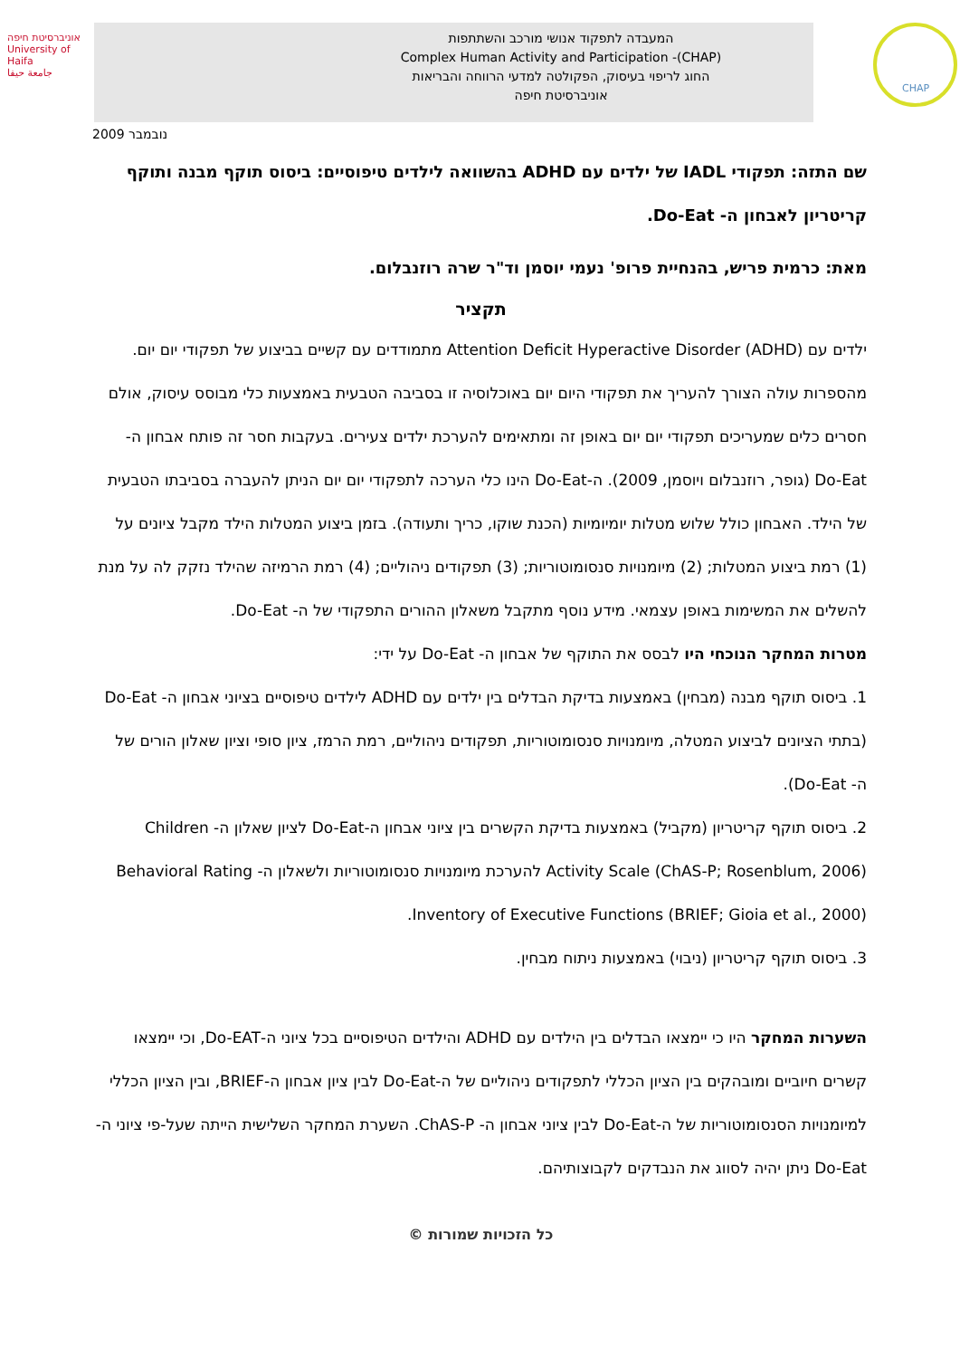אוניברסיטת חיפה
University of Haifa
جامعة حيفا
המעבדה לתפקוד אנושי מורכב והשתתפות
Complex Human Activity and Participation -(CHAP)
החוג לריפוי בעיסוק, הפקולטה למדעי הרווחה והבריאות
אוניברסיטת חיפה
CHAP
נובמבר 2009
שם התזה: תפקודי IADL של ילדים עם ADHD בהשוואה לילדים טיפוסיים: ביסוס תוקף מבנה ותוקף קריטריון לאבחון ה- Do-Eat.
מאת: כרמית פריש, בהנחיית פרופ' נעמי יוסמן וד"ר שרה רוזנבלום.
תקציר
ילדים עם Attention Deficit Hyperactive Disorder (ADHD) מתמודדים עם קשיים בביצוע של תפקודי יום יום. מהספרות עולה הצורך להעריך את תפקודי היום יום באוכלוסיה זו בסביבה הטבעית באמצעות כלי מבוסס עיסוק, אולם חסרים כלים שמעריכים תפקודי יום יום באופן זה ומתאימים להערכת ילדים צעירים. בעקבות חסר זה פותח אבחון ה- Do-Eat (גופר, רוזנבלום ויוסמן, 2009). ה-Do-Eat הינו כלי הערכה לתפקודי יום יום הניתן להעברה בסביבתו הטבעית של הילד. האבחון כולל שלוש מטלות יומיומיות (הכנת שוקו, כריך ותעודה). בזמן ביצוע המטלות הילד מקבל ציונים על (1) רמת ביצוע המטלות; (2) מיומנויות סנסומוטוריות; (3) תפקודים ניהוליים; (4) רמת הרמיזה שהילד נזקק לה על מנת להשלים את המשימות באופן עצמאי. מידע נוסף מתקבל משאלון ההורים התפקודי של ה- Do-Eat.
מטרות המחקר הנוכחי היו לבסס את התוקף של אבחון ה- Do-Eat על ידי:
1. ביסוס תוקף מבנה (מבחין) באמצעות בדיקת הבדלים בין ילדים עם ADHD לילדים טיפוסיים בציוני אבחון ה- Do-Eat (בתתי הציונים לביצוע המטלה, מיומנויות סנסומוטוריות, תפקודים ניהוליים, רמת הרמז, ציון סופי וציון שאלון הורים של ה- Do-Eat).
2. ביסוס תוקף קריטריון (מקביל) באמצעות בדיקת הקשרים בין ציוני אבחון ה-Do-Eat לציון שאלון ה- Children Activity Scale (ChAS-P; Rosenblum, 2006) להערכת מיומנויות סנסומוטוריות ולשאלון ה- Behavioral Rating Inventory of Executive Functions (BRIEF; Gioia et al., 2000).
3. ביסוס תוקף קריטריון (ניבוי) באמצעות ניתוח מבחין.
השערות המחקר היו כי יימצאו הבדלים בין הילדים עם ADHD והילדים הטיפוסיים בכל ציוני ה-Do-EAT, וכי יימצאו קשרים חיוביים ומובהקים בין הציון הכללי לתפקודים ניהוליים של ה-Do-Eat לבין ציון אבחון ה-BRIEF, ובין הציון הכללי למיומנויות הסנסומוטוריות של ה-Do-Eat לבין ציוני אבחון ה- ChAS-P. השערת המחקר השלישית הייתה שעל-פי ציוני ה- Do-Eat ניתן יהיה לסווג את הנבדקים לקבוצותיהם.
כל הזכויות שמורות ©